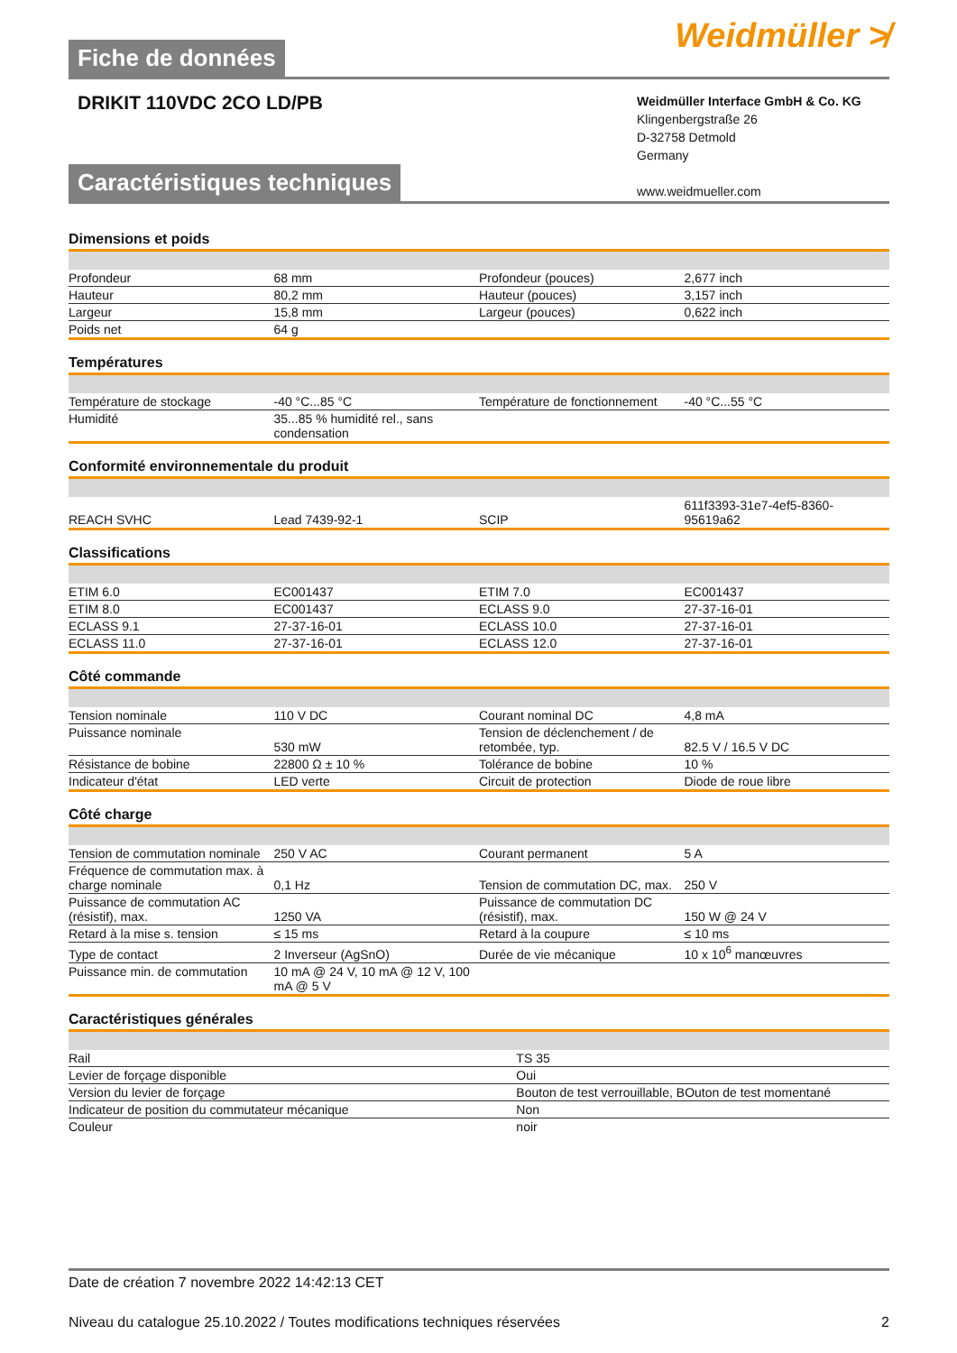Weidmüller ≯
Fiche de données
DRIKIT 110VDC 2CO LD/PB
Weidmüller Interface GmbH & Co. KG
Klingenbergstraße 26
D-32758 Detmold
Germany
www.weidmueller.com
Caractéristiques techniques
Dimensions et poids
| Profondeur | 68 mm | | Profondeur (pouces) | 2,677 inch |
| Hauteur | 80,2 mm | | Hauteur (pouces) | 3,157 inch |
| Largeur | 15,8 mm | | Largeur (pouces) | 0,622 inch |
| Poids net | 64 g | | | |
Températures
| Température de stockage | -40 °C...85 °C | | Température de fonctionnement | -40 °C...55 °C |
| Humidité | 35...85 % humidité rel., sans condensation | | | |
Conformité environnementale du produit
| REACH SVHC | Lead 7439-92-1 | | SCIP | 611f3393-31e7-4ef5-8360-95619a62 |
Classifications
| ETIM 6.0 | EC001437 | | ETIM 7.0 | EC001437 |
| ETIM 8.0 | EC001437 | | ECLASS 9.0 | 27-37-16-01 |
| ECLASS 9.1 | 27-37-16-01 | | ECLASS 10.0 | 27-37-16-01 |
| ECLASS 11.0 | 27-37-16-01 | | ECLASS 12.0 | 27-37-16-01 |
Côté commande
| Tension nominale | 110 V DC | | Courant nominal DC | 4,8 mA |
| Puissance nominale | 530 mW | | Tension de déclenchement / de retombée, typ. | 82.5 V / 16.5 V DC |
| Résistance de bobine | 22800 Ω ± 10 % | | Tolérance de bobine | 10 % |
| Indicateur d'état | LED verte | | Circuit de protection | Diode de roue libre |
Côté charge
| Tension de commutation nominale | 250 V AC | | Courant permanent | 5 A |
| Fréquence de commutation max. à charge nominale | 0,1 Hz | | Tension de commutation DC, max. | 250 V |
| Puissance de commutation AC (résistif), max. | 1250 VA | | Puissance de commutation DC (résistif), max. | 150 W @ 24 V |
| Retard à la mise s. tension | ≤ 15 ms | | Retard à la coupure | ≤ 10 ms |
| Type de contact | 2 Inverseur (AgSnO) | | Durée de vie mécanique | 10 x 10<sup>6</sup> manœuvres |
| Puissance min. de commutation | 10 mA @ 24 V, 10 mA @ 12 V, 100 mA @ 5 V | | | |
Caractéristiques générales
| Rail | TS 35 |
| Levier de forçage disponible | Oui |
| Version du levier de forçage | Bouton de test verrouillable, BOuton de test momentané |
| Indicateur de position du commutateur mécanique | Non |
| Couleur | noir |
Date de création 7 novembre 2022 14:42:13 CET
Niveau du catalogue 25.10.2022 / Toutes modifications techniques réservées 2